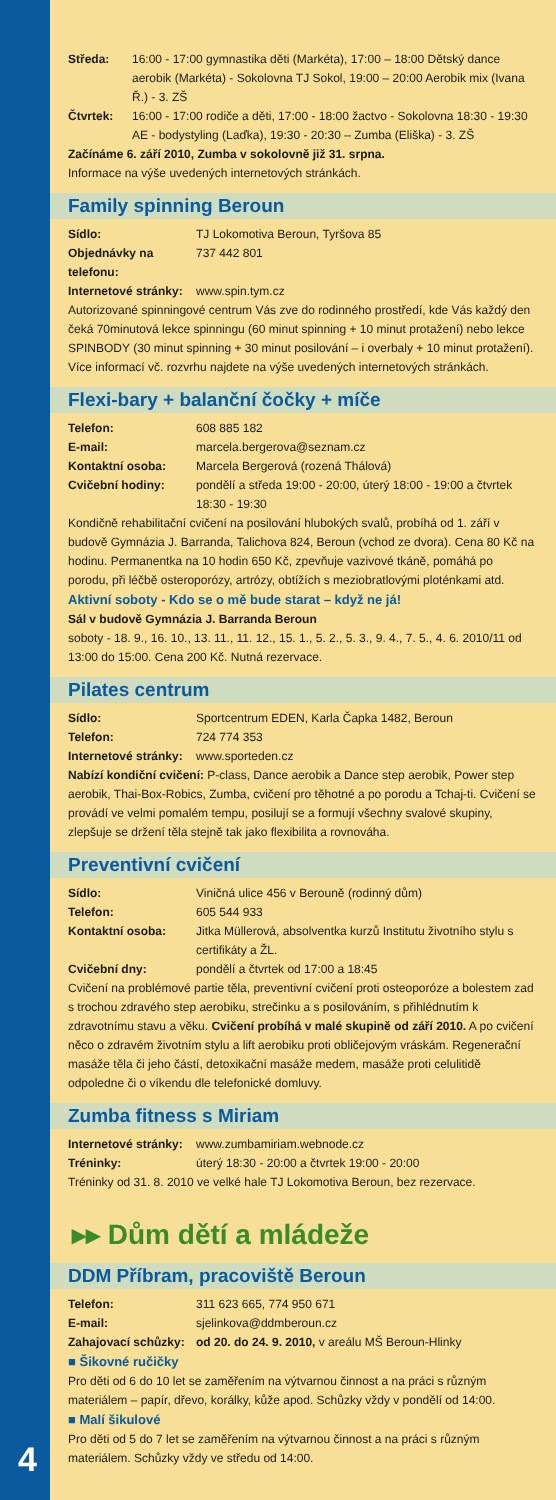Středa: 16:00 - 17:00 gymnastika děti (Markéta), 17:00 – 18:00 Dětský dance aerobik (Markéta) - Sokolovna TJ Sokol, 19:00 – 20:00 Aerobik mix (Ivana Ř.) - 3. ZŠ
Čtvrtek: 16:00 - 17:00 rodiče a děti, 17:00 - 18:00 žactvo - Sokolovna 18:30 - 19:30 AE - bodystyling (Laďka), 19:30 - 20:30 – Zumba (Eliška) - 3. ZŠ
Začínáme 6. září 2010, Zumba v sokolovně již 31. srpna.
Informace na výše uvedených internetových stránkách.
Family spinning Beroun
Sídlo: TJ Lokomotiva Beroun, Tyršova 85
Objednávky na telefonu: 737 442 801
Internetové stránky: www.spin.tym.cz
Autorizované spinningové centrum Vás zve do rodinného prostředí, kde Vás každý den čeká 70minutová lekce spinningu (60 minut spinning + 10 minut protažení) nebo lekce SPINBODY (30 minut spinning + 30 minut posilování – i overbaly + 10 minut protažení). Více informací vč. rozvrhu najdete na výše uvedených internetových stránkách.
Flexi-bary + balanční čočky + míče
Telefon: 608 885 182
E-mail: marcela.bergerova@seznam.cz
Kontaktní osoba: Marcela Bergerová (rozená Thálová)
Cvičební hodiny: pondělí a středa 19:00 - 20:00, úterý 18:00 - 19:00 a čtvrtek 18:30 - 19:30
Kondičně rehabilitační cvičení na posilování hlubokých svalů, probíhá od 1. září v budově Gymnázia J. Barranda, Talichova 824, Beroun (vchod ze dvora). Cena 80 Kč na hodinu. Permanentka na 10 hodin 650 Kč, zpevňuje vazivové tkáně, pomáhá po porodu, při léčbě osteroporózy, artrózy, obtížích s meziobratlovými ploténkami atd.
Aktivní soboty - Kdo se o mě bude starat – když ne já!
Sál v budově Gymnázia J. Barranda Beroun
soboty - 18. 9., 16. 10., 13. 11., 11. 12., 15. 1., 5. 2., 5. 3., 9. 4., 7. 5., 4. 6. 2010/11 od 13:00 do 15:00. Cena 200 Kč. Nutná rezervace.
Pilates centrum
Sídlo: Sportcentrum EDEN, Karla Čapka 1482, Beroun
Telefon: 724 774 353
Internetové stránky: www.sporteden.cz
Nabízí kondiční cvičení: P-class, Dance aerobik a Dance step aerobik, Power step aerobik, Thai-Box-Robics, Zumba, cvičení pro těhotné a po porodu a Tchaj-ti. Cvičení se provádí ve velmi pomalém tempu, posilují se a formují všechny svalové skupiny, zlepšuje se držení těla stejně tak jako flexibilita a rovnováha.
Preventivní cvičení
Sídlo: Viničná ulice 456 v Berouně (rodinný dům)
Telefon: 605 544 933
Kontaktní osoba: Jitka Müllerová, absolventka kurzů Institutu životního stylu s certifikáty a ŽL.
Cvičební dny: pondělí a čtvrtek od 17:00 a 18:45
Cvičení na problémové partie těla, preventivní cvičení proti osteoporóze a bolestem zad s trochou zdravého step aerobiku, strečinku a s posilováním, s přihlédnutím k zdravotnímu stavu a věku. Cvičení probíhá v malé skupině od září 2010. A po cvičení něco o zdravém životním stylu a lift aerobiku proti obličejovým vráskám. Regenerační masáže těla či jeho částí, detoxikační masáže medem, masáže proti celulitidě odpoledne či o víkendu dle telefonické domluvy.
Zumba fitness s Miriam
Internetové stránky: www.zumbamiriam.webnode.cz
Tréninky: úterý 18:30 - 20:00 a čtvrtek 19:00 - 20:00
Tréninky od 31. 8. 2010 ve velké hale TJ Lokomotiva Beroun, bez rezervace.
▸▸ Dům dětí a mládeže
DDM Příbram, pracoviště Beroun
Telefon: 311 623 665, 774 950 671
E-mail: sjelinkova@ddmberoun.cz
Zahajovací schůzky: od 20. do 24. 9. 2010, v areálu MŠ Beroun-Hlinky
■ Šikovné ručičky
Pro děti od 6 do 10 let se zaměřením na výtvarnou činnost a na práci s různým materiálem – papír, dřevo, korálky, kůže apod. Schůzky vždy v pondělí od 14:00.
■ Malí šikulové
Pro děti od 5 do 7 let se zaměřením na výtvarnou činnost a na práci s různým materiálem. Schůzky vždy ve středu od 14:00.
4